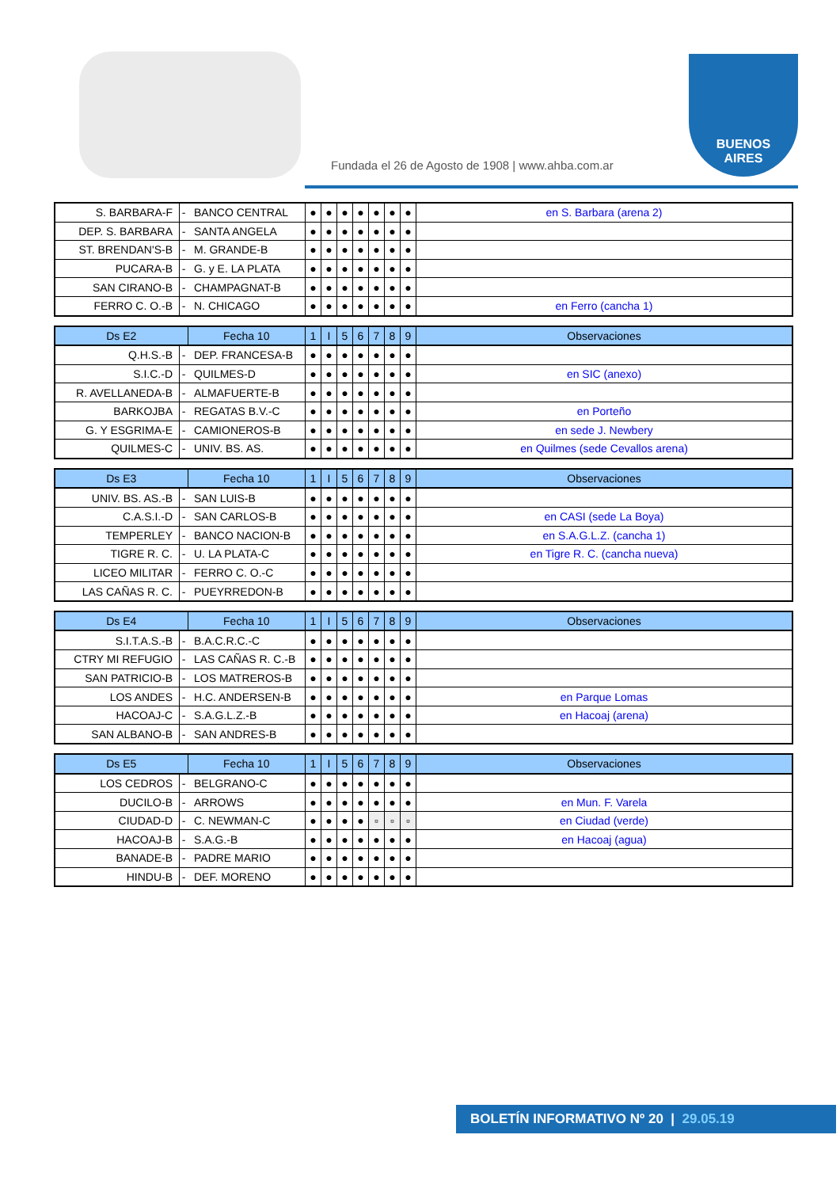Fundada el 26 de Agosto de 1908 | www.ahba.com.ar
BUENOS
AIRES
| S. BARBARA-F | - | BANCO CENTRAL | ● | ● | ● | ● | ● | ● | ● | en S. Barbara (arena 2) |
| DEP. S. BARBARA | - | SANTA ANGELA | ● | ● | ● | ● | ● | ● | ● | |
| ST. BRENDAN'S-B | - | M. GRANDE-B | ● | ● | ● | ● | ● | ● | ● | |
| PUCARA-B | - | G. y E. LA PLATA | ● | ● | ● | ● | ● | ● | ● | |
| SAN CIRANO-B | - | CHAMPAGNAT-B | ● | ● | ● | ● | ● | ● | ● | |
| FERRO C. O.-B | - | N. CHICAGO | ● | ● | ● | ● | ● | ● | ● | en Ferro (cancha 1) |
| Ds E2 | | Fecha 10 | 1 | I | 5 | 6 | 7 | 8 | 9 | Observaciones |
| --- | --- | --- | --- | --- | --- | --- | --- | --- | --- | --- |
| Q.H.S.-B | - | DEP. FRANCESA-B | ● | ● | ● | ● | ● | ● | ● | |
| S.I.C.-D | - | QUILMES-D | ● | ● | ● | ● | ● | ● | ● | en SIC (anexo) |
| R. AVELLANEDA-B | - | ALMAFUERTE-B | ● | ● | ● | ● | ● | ● | ● | |
| BARKOJBA | - | REGATAS B.V.-C | ● | ● | ● | ● | ● | ● | ● | en Porteño |
| G. Y ESGRIMA-E | - | CAMIONEROS-B | ● | ● | ● | ● | ● | ● | ● | en sede J. Newbery |
| QUILMES-C | - | UNIV. BS. AS. | ● | ● | ● | ● | ● | ● | ● | en Quilmes (sede Cevallos arena) |
| Ds E3 | | Fecha 10 | 1 | I | 5 | 6 | 7 | 8 | 9 | Observaciones |
| --- | --- | --- | --- | --- | --- | --- | --- | --- | --- | --- |
| UNIV. BS. AS.-B | - | SAN LUIS-B | ● | ● | ● | ● | ● | ● | ● | |
| C.A.S.I.-D | - | SAN CARLOS-B | ● | ● | ● | ● | ● | ● | ● | en CASI (sede La Boya) |
| TEMPERLEY | - | BANCO NACION-B | ● | ● | ● | ● | ● | ● | ● | en S.A.G.L.Z. (cancha 1) |
| TIGRE R. C. | - | U. LA PLATA-C | ● | ● | ● | ● | ● | ● | ● | en Tigre R. C. (cancha nueva) |
| LICEO MILITAR | - | FERRO C. O.-C | ● | ● | ● | ● | ● | ● | ● | |
| LAS CAÑAS R. C. | - | PUEYRREDON-B | ● | ● | ● | ● | ● | ● | ● | |
| Ds E4 | | Fecha 10 | 1 | I | 5 | 6 | 7 | 8 | 9 | Observaciones |
| --- | --- | --- | --- | --- | --- | --- | --- | --- | --- | --- |
| S.I.T.A.S.-B | - | B.A.C.R.C.-C | ● | ● | ● | ● | ● | ● | ● | |
| CTRY MI REFUGIO | - | LAS CAÑAS R. C.-B | ● | ● | ● | ● | ● | ● | ● | |
| SAN PATRICIO-B | - | LOS MATREROS-B | ● | ● | ● | ● | ● | ● | ● | |
| LOS ANDES | - | H.C. ANDERSEN-B | ● | ● | ● | ● | ● | ● | ● | en Parque Lomas |
| HACOAJ-C | - | S.A.G.L.Z.-B | ● | ● | ● | ● | ● | ● | ● | en Hacoaj (arena) |
| SAN ALBANO-B | - | SAN ANDRES-B | ● | ● | ● | ● | ● | ● | ● | |
| Ds E5 | | Fecha 10 | 1 | I | 5 | 6 | 7 | 8 | 9 | Observaciones |
| --- | --- | --- | --- | --- | --- | --- | --- | --- | --- | --- |
| LOS CEDROS | - | BELGRANO-C | ● | ● | ● | ● | ● | ● | ● | |
| DUCILO-B | - | ARROWS | ● | ● | ● | ● | ● | ● | ● | en Mun. F. Varela |
| CIUDAD-D | - | C. NEWMAN-C | ● | ● | ● | ● | ▫ | ▫ | ▫ | en Ciudad (verde) |
| HACOAJ-B | - | S.A.G.-B | ● | ● | ● | ● | ● | ● | ● | en Hacoaj (agua) |
| BANADE-B | - | PADRE MARIO | ● | ● | ● | ● | ● | ● | ● | |
| HINDU-B | - | DEF. MORENO | ● | ● | ● | ● | ● | ● | ● | |
BOLETÍN INFORMATIVO Nº 20 | 29.05.19